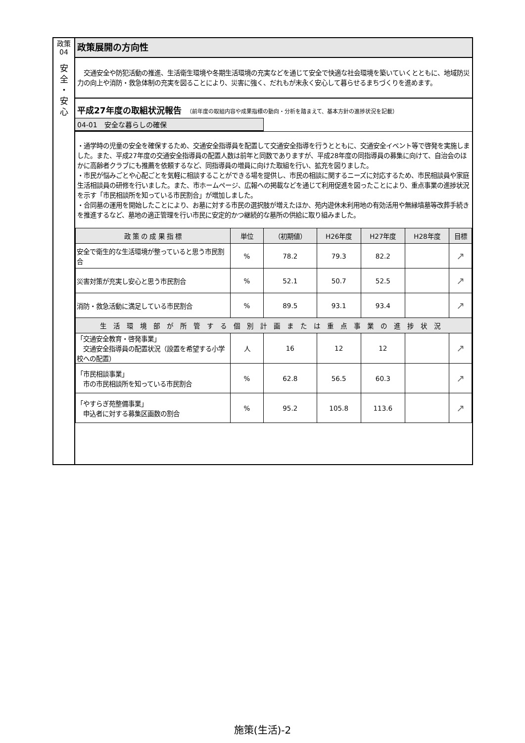政策
04
安
全
・
安
心
政策展開の方向性
　交通安全や防犯活動の推進、生活衛生環境や冬期生活環境の充実などを通じて安全で快適な社会環境を築いていくとともに、地域防災力の向上や消防・救急体制の充実を図ることにより、災害に強く、だれもが末永く安心して暮らせるまちづくりを進めます。
平成27年度の取組状況報告 （前年度の取組内容や成果指標の動向・分析を踏まえて、基本方針の進捗状況を記載）
04-01　安全な暮らしの確保
・通学時の児童の安全を確保するため、交通安全指導員を配置して交通安全指導を行うとともに、交通安全イベント等で啓発を実施しました。また、平成27年度の交通安全指導員の配置人数は前年と同数でありますが、平成28年度の同指導員の募集に向けて、自治会のほかに高齢者クラブにも推薦を依頼するなど、同指導員の増員に向けた取組を行い、拡充を図りました。
・市民が悩みごとや心配ごとを気軽に相談することができる場を提供し、市民の相談に関するニーズに対応するため、市民相談員や家庭生活相談員の研修を行いました。また、市ホームページ、広報への掲載などを通じて利用促進を図ったことにより、重点事業の進捗状況を示す「市民相談所を知っている市民割合」が増加しました。
・合同墓の運用を開始したことにより、お墓に対する市民の選択肢が増えたほか、苑内遊休未利用地の有効活用や無縁墳墓等改葬手続きを推進するなど、墓地の適正管理を行い市民に安定的かつ継続的な墓所の供給に取り組みました。
| 政 策 の 成 果 指 標 | 単位 | （初期値） | H26年度 | H27年度 | H28年度 | 目標 |
| --- | --- | --- | --- | --- | --- | --- |
| 安全で衛生的な生活環境が整っていると思う市民割合 | % | 78.2 | 79.3 | 82.2 | | ↗ |
| 災害対策が充実し安心と思う市民割合 | % | 52.1 | 50.7 | 52.5 | | ↗ |
| 消防・救急活動に満足している市民割合 | % | 89.5 | 93.1 | 93.4 | | ↗ |
| 生活環境部が所管する個別計画または重点事業の進捗状況 | | | | | | |
| 「交通安全教育・啓発事業」 交通安全指導員の配置状況（設置を希望する小学校への配置） | 人 | 16 | 12 | 12 | | ↗ |
| 「市民相談事業」 市の市民相談所を知っている市民割合 | % | 62.8 | 56.5 | 60.3 | | ↗ |
| 「やすらぎ苑整備事業」 申込者に対する募集区画数の割合 | % | 95.2 | 105.8 | 113.6 | | ↗ |
施策(生活)-2